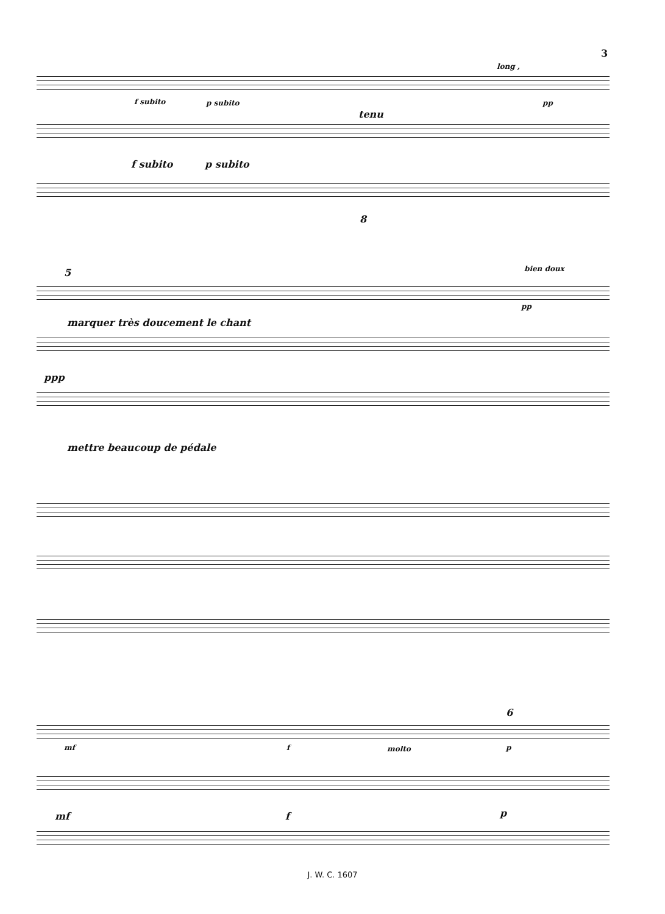3
long ,
f subito p subito pp
tenu
f subito p subito
8
5 bien doux
pp
marquer très doucement le chant
ppp
mettre beaucoup de pédale
6
mf f molto p
mf f p
J. W. C. 1607